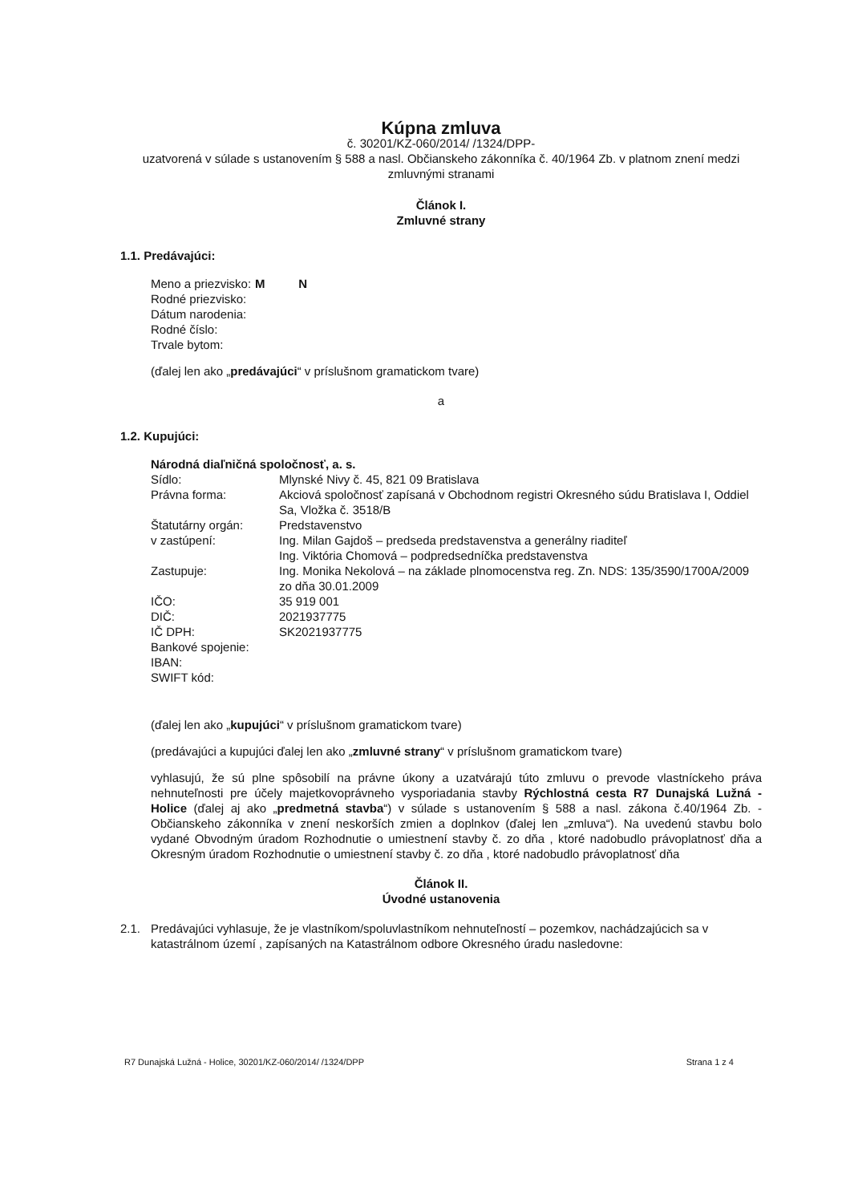Kúpna zmluva
č. 30201/KZ-060/2014/ /1324/DPP-
uzatvorená v súlade s ustanovením § 588 a nasl. Občianskeho zákonníka č. 40/1964 Zb. v platnom znení medzi zmluvnými stranami
Článok I.
Zmluvné strany
1.1. Predávajúci:
| Meno a priezvisko: | M N |
| Rodné priezvisko: | |
| Dátum narodenia: | |
| Rodné číslo: | |
| Trvale bytom: | |
(ďalej len ako „predávajúci“ v príslušnom gramatickom tvare)
a
1.2. Kupujúci:
Národná diaľničná spoločnosť, a. s.
| Sídlo: | Mlynské Nivy č. 45, 821 09 Bratislava |
| Právna forma: | Akciová spoločnosť zapísaná v Obchodnom registri Okresného súdu Bratislava I, Oddiel Sa, Vložka č. 3518/B |
| Štatutárny orgán: | Predstavenstvo |
| v zastúpení: | Ing. Milan Gajdoš – predseda predstavenstva a generálny riaditeľ Ing. Viktória Chomová – podpredsedníčka predstavenstva |
| Zastupuje: | Ing. Monika Nekolová – na základe plnomocenstva reg. Zn. NDS: 135/3590/1700A/2009 zo dňa 30.01.2009 |
| IČO: | 35 919 001 |
| DIČ: | 2021937775 |
| IČ DPH: | SK2021937775 |
| Bankové spojenie: | |
| IBAN: | |
| SWIFT kód: | |
(ďalej len ako „kupujúci“ v príslušnom gramatickom tvare)
(predávajúci a kupujúci ďalej len ako „zmluvné strany“ v príslušnom gramatickom tvare)
vyhlasujú, že sú plne spôsobilí na právne úkony a uzatvárajú túto zmluvu o prevode vlastníckeho práva nehnuteľnosti pre účely majetkovoprávneho vysporiadania stavby Rýchlostná cesta R7 Dunajská Lužná - Holice (ďalej aj ako „predmetná stavba“) v súlade s ustanovením § 588 a nasl. zákona č.40/1964 Zb. - Občianskeho zákonníka v znení neskorších zmien a doplnkov (ďalej len „zmluva“). Na uvedenú stavbu bolo vydané Obvodným úradom Rozhodnutie o umiestnení stavby č. zo dňa , ktoré nadobudlo právoplatnosť dňa a Okresným úradom Rozhodnutie o umiestnení stavby č. zo dňa , ktoré nadobudlo právoplatnosť dňa
Článok II.
Úvodné ustanovenia
| 2.1. | Predávajúci vyhlasuje, že je vlastníkom/spoluvlastníkom nehnuteľností – pozemkov, nachádzajúcich sa v katastrálnom území , zapísaných na Katastrálnom odbore Okresného úradu nasledovne: |
R7 Dunajská Lužná - Holice, 30201/KZ-060/2014/ /1324/DPP Strana 1 z 4